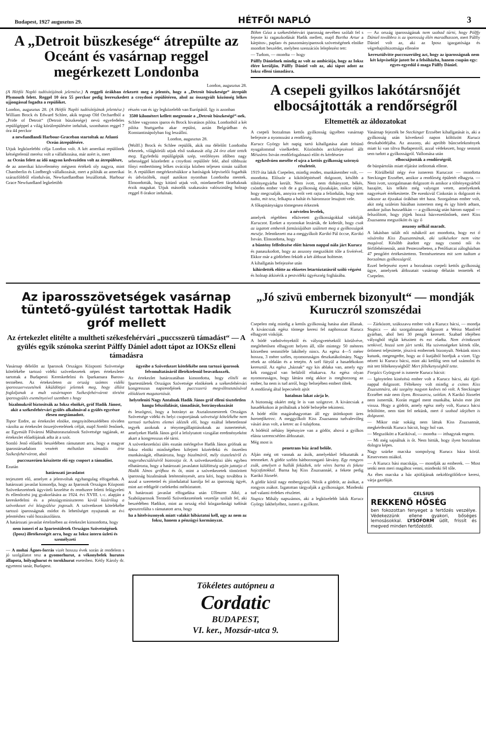Budapest, 1927 augusztus 29. HÉTFŐI NAPLÓ 3
A „Detroit büszkesége“ átrepülte az Oceánt és vasárnap reggel megérkezett Londonba
London, augusztus 28.
(A Hétfői Napló tudósítójának jelentése.) A reggeli órákban érkezett meg a jelentés, hogy a „Detroit büszkesége“ átrepült Plymouth felett. Reggel 10 óra 55 perckor pedig leereszkedett a croydoni repülőtéren, ahol az összegyült közönség lelkes ujjongással fogadta a repülőket.
London, augusztus 28. (A Hétfői Napló tudósítójának jelentése.) William Brock és Edward Schlee, akik tegnap Old Orchardból a „Pride of Detroit“ (Detroit büszkesége) nevü egyefedeles repülőgéppel a világ körülrepülésére indultak, szombaton reggel 7 óra 44 perckor
a newfundlandi Harbour-Graceban startoltak az Atlanti Oceán átrepülésére.
Utjuk legközelebbi célja London volt. A két amerikai repülőnek kétségtelenül merész volt a vállalkozása, már azért is, mert
az Oceán felett az idő nagyon kedvezőtlen volt az átrepülésre,
de az amerikai közvélemény mégsem értékeli oly nagyra, mint Chamberlin és Lindbergh vállalkozását, mert a pilóták az amerikai szárazföldről elindulván, Newfundlandban leszállottak. Harbour Grace Newfundland legkeletibb
részén van és igy legközelebb van Európától. Igy is azonban
3500 kilométert kellett megtennie a „Detroit büszkeségé“-nek.
Schlee vagyonos iparos és Brock hivatásos pilóta. Londonból a két pilóta Stuttgartba akar repülni, aztán Belgrádban és Konstantinápolyban fog leszállni.
London, augusztus 28.
(Wolff.) Brock és Schlee repülők, akik ma délelőtt Londonba érkeztek, világkörüli utjuk első szakaszát alig 24 óra alatt tették meg. Egyfedelü repülőgépük szép, verőfényes időben nagy sebességgel közeledett a croydoni repülőtér felé, ahol többszáz főnyi embertömeg lelkes ovációja közben teljesen simán szállott le. A repülőket megérkezésükkor a hatóságok képviselői fogadták és üdvözölték, majd autókon nyomban Londonba mentek. Elmondották, hogy kitünő utjuk volt, mindamellett fáradtaknak érzik magukat. Utjuk második szakaszára valószinüleg holnap reggel 8 órakor indulnak.
Böhm Géza a székesfehérvári iparosság nevében szólalt fel s fejezte ki ragaszkodását Hadik mellett, majd Bartha Artur a kárpitos-, paplan- és paszományiparosok szövetségének elnöke mondott beszédet, melyben szenzációs leleplezést tett:
— Tudom, — mondta — hogy
Pálffy Dánielnek mindig az volt az ambiciója, hogy az Ioksz élére kerüljön. Pálffy Dániel volt az, aki tápot adott az Ioksz elleni támadásra.
— Az ország iparosságának nem szabad tűrni, hogy Pálffy Dániel továbbra is az iparosság élén maradhasson, mert Pálffy Dániel volt az, aki az Iposz igazgatósága és végrehajtóbizottsága ellenére
keresztülvitte puccsszerüleg azt, hogy az iparosságnak nem két képviselője jutott be a felsőházba, hanem csupán egy: egyes-egyedül ő maga Pálffy Dániel.
A csepeli gyilkos lakótársnőjét elbocsájtották a rendőrségről
Eltemették az áldozatokat
A csepeli borzalmas kettős gyilkosság ügyében vasárnap befejezte a nyomozást a rendőrség.
Kurucz György két napig tartó kihallgatása alatt feltünő nyugalommal viselkedett. Közömbös arckifejezéssel állt Mészáros István rendőrfogalmazó előtt és kérdéseire
egykedvüen mesélte el ujra a kettős gyilkosság szörnyü részleteit.
1919 óta lakik Csepelen, mindig rendes, munkásember volt, — mondotta. Először a kikötőépitésnél dolgozott, később a töltényegyárba került. Nem ivott, nem dohányzott, békés, csöndes ember volt de a gyilkosság éjszakáján, mikor rájött, hogy megcsalják, annyira erőt vett rajta a felindulás, hogy nem tudta, mit tesz, felkapta a baltát és háromszor lesujtott vele.
A főkapitányságra tömegesen érkeztek
a névtelen levelek,
amelyek régebben elkövetett gyilkosságokkal vádolják Kuruczot. Ezeket a nyomokat lezárták, de kiderült, hogy csak az izgatott emberek fantáziájában született meg a gyilkosságok meséje. Jelentkezett ma a meggyilkolt Karikó Pál öccse, Karikó István. Elmondotta, hogy
a bűntény felfedezése előtt három nappal nála járt Kurucz
és panaszkodott, hogy az asszony megszökött tőle a fivérével. Ekkor már a gödörben feküdt a két áldozat holtteste.
A kihallgatás befejezése után
kihirdették előtte az előzetes letartóztatásról szóló végzést
és holnap átkisérik a pestvidéki ügyészség fogházába.
Vasárnap fejezték be Steckinger Erzsébet kihallgatását is, aki a gyilkosság után következő napon költözött Kurucz deszkabódéjába. Az asszony, aki apróbb bűncselekmények miatt ki van tiltva Budapestről, azzal védekezett, hogy semmit sem tudott a gyilkosságról. Vallomása után
elbocsájtották a rendőrségről.
de bünpártolás miatt eljárást inditottak ellene.
— Körülbelül négy éve ismerem Kuruczot — mondotta Steckinger Erzsébet, amikor a rendőrség épületét elhagyta. — Nem ivott, szorgalmasan dolgozott és amikor a töltényegyárból hazajött, kis telkén még valyogot vetett, amelyeknek nagyrészét értékesitette. De ezenkivül Cinkotán is dolgozott és sokszor az éjszakai órákban tért haza. Szorgalmas ember volt, akit még szüleim házában ismertem meg és igy hitelt adtam, amikor julius huszadikán — a gyilkosság után három nappal — felszólitott, hogy jöjjek hozzá házvezetőnőnek, mert Kiss Zsuzsanna megszökött és igy ő
asszony nélkül maradt.
A lakásban talált női ruhákról azt mondotta, hogy ezt ő vásárolta Kiss Zsuzsannának, aki szökésekor nem vitte magával. Később átadott egy nagy csomó női és férfifehérneműt, amit Pesterzsébeten, a Petőfiutcai zálogházban 47 pengőért értékesitettem. Természetesen mit sem tudtam a borzalmas gyilkosságról.
Ezzel befejezést nyert a borzalmas csepeli kettős gyilkosság ügye, amelynek áldozatait vasárnap délután temették el Csepelen.
Az iparosszövetségek vasárnap tüntető-gyülést tartottak Hadik gróf mellett
Az értekezlet elitélte a multheti székesfehérvári „puccsszerü támadást“ — A gyülés egyik szónoka szerint Pálffy Dániel adott tápot az IOKSz elleni támadásra
Vasárnap délelőtt az Iparosok Országos Központi Szövetsége kötelékébe tartozó vidéki szövetkezetek népes értekezletet tartottak a Budapesti Kereskedelmi és Iparkamara Baross-termében. Az értekezleten az ország számos vidéki iparosszervezetének kiküldöttjei jelentek meg, hogy állást foglaljanak a mult vasárnapon Székesfehérvárott történt iparosgyülés eseményeivel szemben s hogy
bizalmukról biztositsák az Ioksz elnökét, gróf Hadik Jánost, akit a székesfehérvári gyülés alkalmával a gyülés egyrésze élesen megtámadott.
Topor Endre, az értekezlet elnöke, megnyitóbeszédében röviden vázolta az értekezlet összejövetelének célját, majd Somló Jenőnek, az Egyesült Fővárosi Műbutorasztalosok Szövetsége tagjának, az értekezlet előadójának adta át a szót.
Somló Jenő előadói beszédében rámutatott arra, hogy a magyar iparostársadalom vezérét méltatlan támadás érte Székesfehérvárott, ahol
puccsszerüen készitette elő egy csoport a támadást.
Ezután
határozati javaslatot
terjesztett elő, amelyet a jelenvoltak egyhangulag elfogadtak. A határozati javaslat kimondja, hogy az Iparosok Országos Központi Szövetkezetének ügyviteli kezelése és rendszere feletti felügyeleti és ellenőrzési jog gyakorlására az 1924. évi XVIII. t.-c. alapján a kereskedelmi és a pénzügyminiszteren kivül kizárólag a szövetkezet évi közgyülése jogosult. A szövetkezet kötelékébe tartozó iparosságnak módot és lehetőséget nyujtanak az évi jelentéshez való hozzászólásra.
A határozati javaslat értelmében az értekezlet kimondotta, hogy
nem ismeri el az Ipartestületek Országos Szövetségének (Iposz) illetékességét arra, hogy az Ioksz intern üzleti és személyzeti
— A mohai Ágnes-forrás vizét hosszu évek során át rendelem s jó szolgálatot tesz a gyomorhurut, a vékonybelek hurutos állapota, hólyaghurut és torokhurut eseteiben. Kétly Károly dr. egyetemi tanár, Budapest.
ügyeibe a Szövetkezet kötelékébe nem tartozó iparosok felvonultatásáról illetéktelenül beavatkozzék.
Az értekezlet határozatában kimondotta, hogy elitéli az Ipartestületek Országos Szövetsége elnökének a székesfehérvári kongresszus napirendjének puccsszerü megváltoztatásával előidézett magatartását.
helyteleniti Nagy Antalnak Hadik János gróf elleni tiszteletlen hangu felszólalását, támadását, botrányokozását
és leszögezi, hogy a botrányt az Asztalosmesterek Országos Szövetsége vidéki és helyi csoportjának szövetségi kötelékébe nem tartozó turbulens elemei idézték elő, hogy ezáltal lehetetlenné tegyék azoknak a ténymegállapitásoknak az ismertetését, amelyeket Hadik János gróf a lefolytatott vizsgálat eredményeként akart a kongresszus elé tárni.
A szövetkezetközi ülés ezután mérlegelve Hadik János grófnak az Ioksz elnöki minőségében kifejtett közérdekü és önzetlen munkásságát, elhatározta, hogy bizalmáról, mély tiszteletéről és nagyrabecsüléséről biztositja őt. A szövetkezetközi ülés egyben elhatározta, hogy a határozati javaslatot küldöttség utján juttatja el Hadik János grófhoz és őt, mint a szövetkezetek tömöritett iparosság bizalmának letéteményesét, arra kéri, hogy továbbra is azzal a szeretettel és jóindulattal karolja fel az iparosság ügyét, mint azt eddigelé cselekedni méltóztatott.
A határozati javaslat elfogadása után Ullmann Jákó, a Szabóiparosok Termelő Szövetkezetének vezetője szólalt fel, aki beszédében Hadikot, mint az ország első közgazdasági tudósát aposztrofálta s rámutatott arra, hogy
ha a hitelviszonyok miatt valakit hibáztatni kell, ugy az nem az Ioksz, hanem a pénzügyi kormányzat.
„Jó szivü embernek bizonyult“ — mondják Kuruczról szomszédai
Csepelen még mindig a kettős gyilkosság hatása alatt állanak. A kiváncsiak egész tömege keresi fel naphosszat Kurucz elhagyott viskóját.
A bódé vadnövényektől és vályogvetésektől körülvéve, meglehetősen elhagyott helyen áll, tőle mintegy 50 méteres körzetben semmiféle lakóhely nincs. Az egész 4—5 méter hosszu, 3 méter széles, nyomoruságos deszkatákolmány. Nagy rések az oldalán és a tetején. A szél fütyül a hasadékokon keresztül. Az egész „háznak“ egy kis ablaka van, amely egy kék ronggyal van belülről eltakarva. Az egész olyan nyomoruságos, hogy láttára még akkor is megborzong az ember, ha nem is tud arról, hogy belsejében embert öltek.
A rendőrség által lepecsételt ajtót
hatalmas lakat zárja le.
A biztonság okáért még le is van szögezve. A kiváncsiak a hasadékokon át próbálnak a bódé belsejébe tekinteni.
A bódé előtt magárahagyottan áll egy ütöttkopott üres baromfiketrec. A meggyilkolt Kiss Zsuzsanna tudvalevőleg vásári árus volt, a ketrec az ő tulajdona.
A bódétól néhány lépésnyire van a gödör, ahová a gyilkos elásta szerencsétlen áldozatait.
Még most is
penetrans büz árad belőle.
Alján még ott vannak az ásók, amelyekkel felkutatták a tetemeket. A gödör szélén hátborzongató látvány. Egy rongyos zsák, amelyen a hullák feküdtek, tele véres barna és fekete hajcafatokkal. Barna haj Kiss Zsuzsannáé, a fekete pedig Karikó Józsefé.
A gödör körül nagy embergyürü. Nézik a gödröt, az ásókat, a rongyos zsákot. Izgatottan tárgyalják a gyilkosságot. Mindenki tud valami érdekes részletet.
Stupicz Mihály napszámos, aki a legközelebb lakik Kurucz György lakhelyéhez, ismeri a gyilkost.
— Zárkózott, szükszavu ember volt a Kurucz bácsi, — mondja Stupicz — aki szorgalmasan dolgozott a Weisz Manfréd gyárban, ahol heti 30 pengőt keresett. Szabad idejében vályogból téglát készitett és ezt eladta. Nem érintkezett senkivel, hozzá sem járt senki. Ha szivességeket kértek tőle, örömest teljesitette, jószivü embernek bizonyult. Nekünk nincs kutunk, megengedte, hogy az ő kutjából hordjuk a vizet. Ugy nézett ki Kurucz bácsi, mint aki ketlőig sem tud számolni és mit tett féltékenységből! Mert féltékenységből tette.
Forgács Györgyné is ismerte Kurucz bácsit:
— Igénytelen kinézésü ember volt a Kurucz bácsi, aki éjjel-nappal dolgozott. Féltékeny volt mindig a csinos Kiss Zsuzsannára, aki szegény nagyon kedves nő volt. A Steckinger Erzsébet már nem ilyen. Rosszarcu, szótlan. A Karikó Józsefet nem ismertük. Korán reggel ment munkába, késön este jött vissza. Hogy a gödröt, amely egész mély volt, Kurucz bácsi feltöltötte, nem tünt fel nekünk, mert ő szabad idejében is dolgozott.
— Mikor már sokáig nem láttuk Kiss Zsuzsannát, megkérdeztük Kurucz bácsit, hogy hol van.
— Megszökött a Karikóval, — mondta — itthagytak engem.
— Mi még sajnáltuk is őt. Nem hittük, hogy ilyen borzalmas dologra képes.
Nagy szürke macska sompolyog Kurucz háza körül. Keservesen miákol.
— A Kurucz bási macskája, — mondják az emberek. — Most senki nem meri magához venni, mindenki fél tőle.
Az éhes macska a ház ajtófájának nekidörgölődzve keresi, várja gazdáját.
CELSIUS
REKKENŐ HŐSÉG
ben fokozottan fenyeget a fertőzés veszélye. Védekezzünk ellene gyakori, bőséges lemosásokkal. LYSOFORM üdít, frissít és megved minden fertőzéstől.
Tökéletes autópneu a
Cordatic
BUDAPEST,
VI. ker., Mozsár-utca 9.